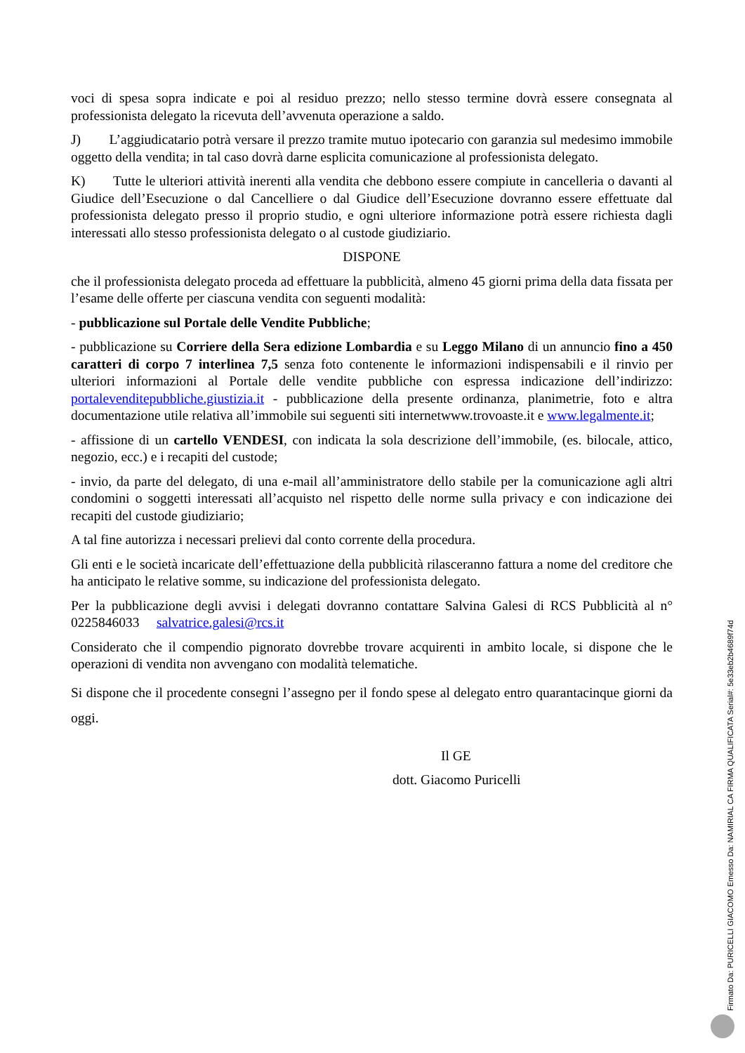voci di spesa sopra indicate e poi al residuo prezzo; nello stesso termine dovrà essere consegnata al professionista delegato la ricevuta dell’avvenuta operazione a saldo.
J) L’aggiudicatario potrà versare il prezzo tramite mutuo ipotecario con garanzia sul medesimo immobile oggetto della vendita; in tal caso dovrà darne esplicita comunicazione al professionista delegato.
K) Tutte le ulteriori attività inerenti alla vendita che debbono essere compiute in cancelleria o davanti al Giudice dell’Esecuzione o dal Cancelliere o dal Giudice dell’Esecuzione dovranno essere effettuate dal professionista delegato presso il proprio studio, e ogni ulteriore informazione potrà essere richiesta dagli interessati allo stesso professionista delegato o al custode giudiziario.
DISPONE
che il professionista delegato proceda ad effettuare la pubblicità, almeno 45 giorni prima della data fissata per l’esame delle offerte per ciascuna vendita con seguenti modalità:
- pubblicazione sul Portale delle Vendite Pubbliche;
- pubblicazione su Corriere della Sera edizione Lombardia e su Leggo Milano di un annuncio fino a 450 caratteri di corpo 7 interlinea 7,5 senza foto contenente le informazioni indispensabili e il rinvio per ulteriori informazioni al Portale delle vendite pubbliche con espressa indicazione dell’indirizzo: portalevenditepubbliche.giustizia.it - pubblicazione della presente ordinanza, planimetrie, foto e altra documentazione utile relativa all’immobile sui seguenti siti internetwww.trovoaste.it e www.legalmente.it;
- affissione di un cartello VENDESI, con indicata la sola descrizione dell’immobile, (es. bilocale, attico, negozio, ecc.) e i recapiti del custode;
- invio, da parte del delegato, di una e-mail all’amministratore dello stabile per la comunicazione agli altri condomini o soggetti interessati all’acquisto nel rispetto delle norme sulla privacy e con indicazione dei recapiti del custode giudiziario;
A tal fine autorizza i necessari prelievi dal conto corrente della procedura.
Gli enti e le società incaricate dell’effettuazione della pubblicità rilasceranno fattura a nome del creditore che ha anticipato le relative somme, su indicazione del professionista delegato.
Per la pubblicazione degli avvisi i delegati dovranno contattare Salvina Galesi di RCS Pubblicità al n° 0225846033 salvatrice.galesi@rcs.it
Considerato che il compendio pignorato dovrebbe trovare acquirenti in ambito locale, si dispone che le operazioni di vendita non avvengano con modalità telematiche.
Si dispone che il procedente consegni l’assegno per il fondo spese al delegato entro quarantacinque giorni da oggi.
Il GE
dott. Giacomo Puricelli
Firmato Da: PURICELLI GIACOMO Emesso Da: NAMIRIAL CA FIRMA QUALIFICATA Serial#: 5e33eb2b4689f74d